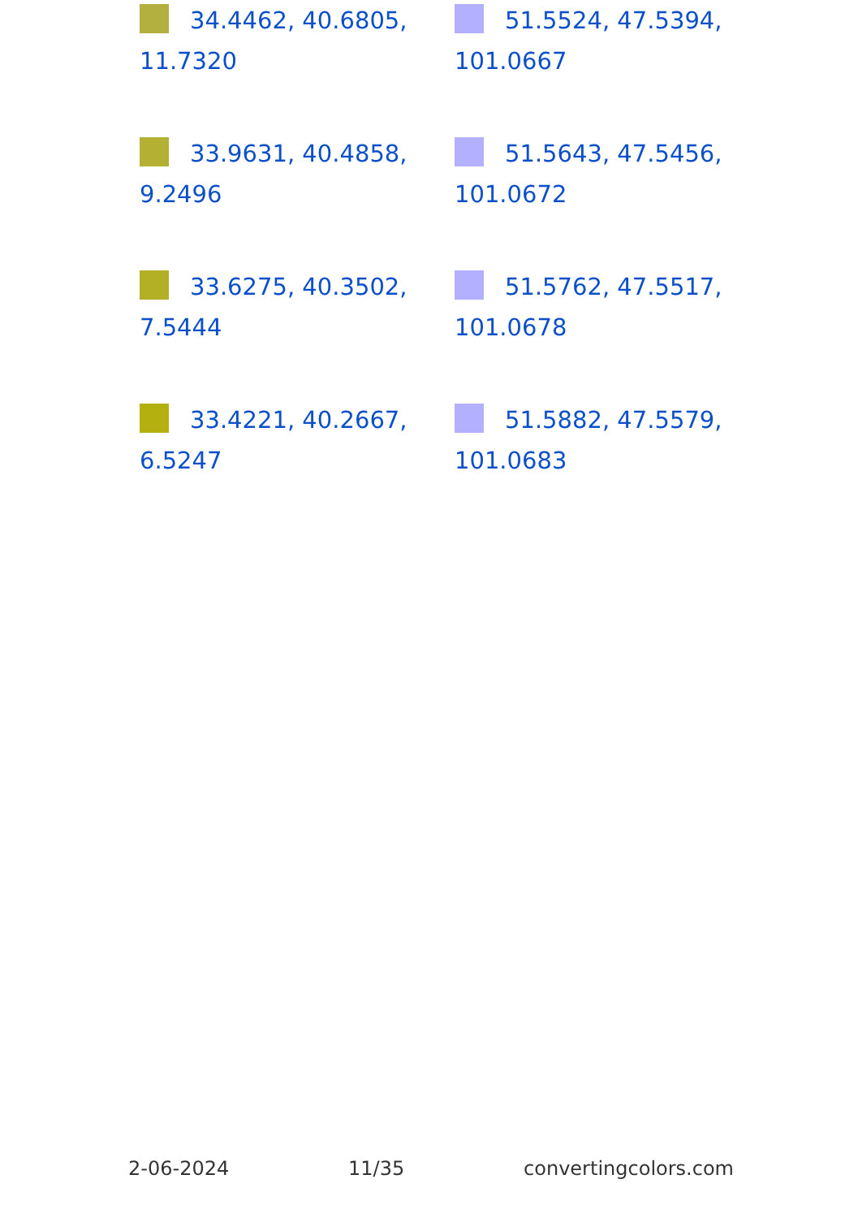34.4462, 40.6805, 11.7320
51.5524, 47.5394, 101.0667
33.9631, 40.4858, 9.2496
51.5643, 47.5456, 101.0672
33.6275, 40.3502, 7.5444
51.5762, 47.5517, 101.0678
33.4221, 40.2667, 6.5247
51.5882, 47.5579, 101.0683
2-06-2024 11/35 convertingcolors.com